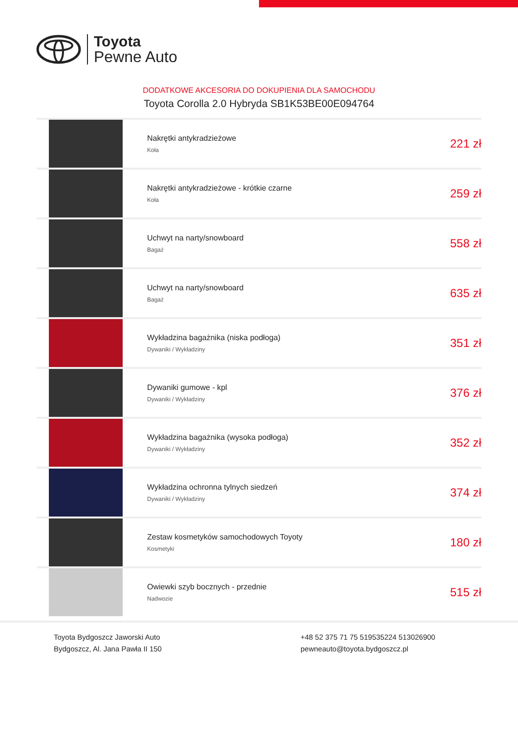Toyota
Pewne Auto
DODATKOWE AKCESORIA DO DOKUPIENIA DLA SAMOCHODU
Toyota Corolla 2.0 Hybryda SB1K53BE00E094764
| | Nakrętki antykradzieżowe Koła | 221 zł |
| | Nakrętki antykradzieżowe - krótkie czarne Koła | 259 zł |
| | Uchwyt na narty/snowboard Bagaż | 558 zł |
| | Uchwyt na narty/snowboard Bagaż | 635 zł |
| | Wykładzina bagażnika (niska podłoga) Dywaniki / Wykładziny | 351 zł |
| | Dywaniki gumowe - kpl Dywaniki / Wykładziny | 376 zł |
| | Wykładzina bagażnika (wysoka podłoga) Dywaniki / Wykładziny | 352 zł |
| | Wykładzina ochronna tylnych siedzeń Dywaniki / Wykładziny | 374 zł |
| | Zestaw kosmetyków samochodowych Toyoty Kosmetyki | 180 zł |
| | Owiewki szyb bocznych - przednie Nadwozie | 515 zł |
Toyota Bydgoszcz Jaworski Auto
Bydgoszcz, Al. Jana Pawła II 150
+48 52 375 71 75 519535224 513026900
pewneauto@toyota.bydgoszcz.pl